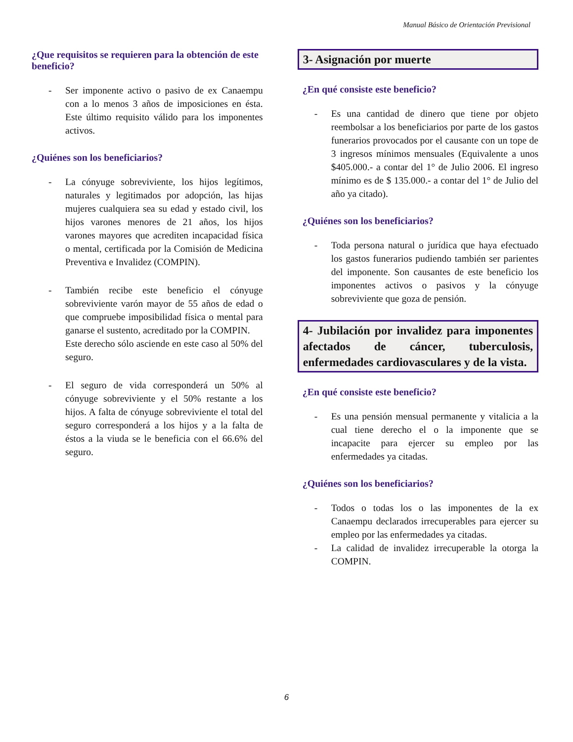Manual Básico de Orientación Previsional
¿Que requisitos se requieren para la obtención de este beneficio?
- Ser imponente activo o pasivo de ex Canaempu con a lo menos 3 años de imposiciones en ésta. Este último requisito válido para los imponentes activos.
¿Quiénes son los beneficiarios?
- La cónyuge sobreviviente, los hijos legítimos, naturales y legitimados por adopción, las hijas mujeres cualquiera sea su edad y estado civil, los hijos varones menores de 21 años, los hijos varones mayores que acrediten incapacidad física o mental, certificada por la Comisión de Medicina Preventiva e Invalidez (COMPIN).
- También recibe este beneficio el cónyuge sobreviviente varón mayor de 55 años de edad o que compruebe imposibilidad física o mental para ganarse el sustento, acreditado por la COMPIN.
Este derecho sólo asciende en este caso al 50% del seguro.
- El seguro de vida corresponderá un 50% al cónyuge sobreviviente y el 50% restante a los hijos. A falta de cónyuge sobreviviente el total del seguro corresponderá a los hijos y a la falta de éstos a la viuda se le beneficia con el 66.6% del seguro.
3- Asignación por muerte
¿En qué consiste este beneficio?
- Es una cantidad de dinero que tiene por objeto reembolsar a los beneficiarios por parte de los gastos funerarios provocados por el causante con un tope de 3 ingresos mínimos mensuales (Equivalente a unos $405.000.- a contar del 1° de Julio 2006. El ingreso mínimo es de $ 135.000.- a contar del 1° de Julio del año ya citado).
¿Quiénes son los beneficiarios?
- Toda persona natural o jurídica que haya efectuado los gastos funerarios pudiendo también ser parientes del imponente. Son causantes de este beneficio los imponentes activos o pasivos y la cónyuge sobreviviente que goza de pensión.
4- Jubilación por invalidez para imponentes afectados de cáncer, tuberculosis, enfermedades cardiovasculares y de la vista.
¿En qué consiste este beneficio?
- Es una pensión mensual permanente y vitalicia a la cual tiene derecho el o la imponente que se incapacite para ejercer su empleo por las enfermedades ya citadas.
¿Quiénes son los beneficiarios?
- Todos o todas los o las imponentes de la ex Canaempu declarados irrecuperables para ejercer su empleo por las enfermedades ya citadas.
- La calidad de invalidez irrecuperable la otorga la COMPIN.
6